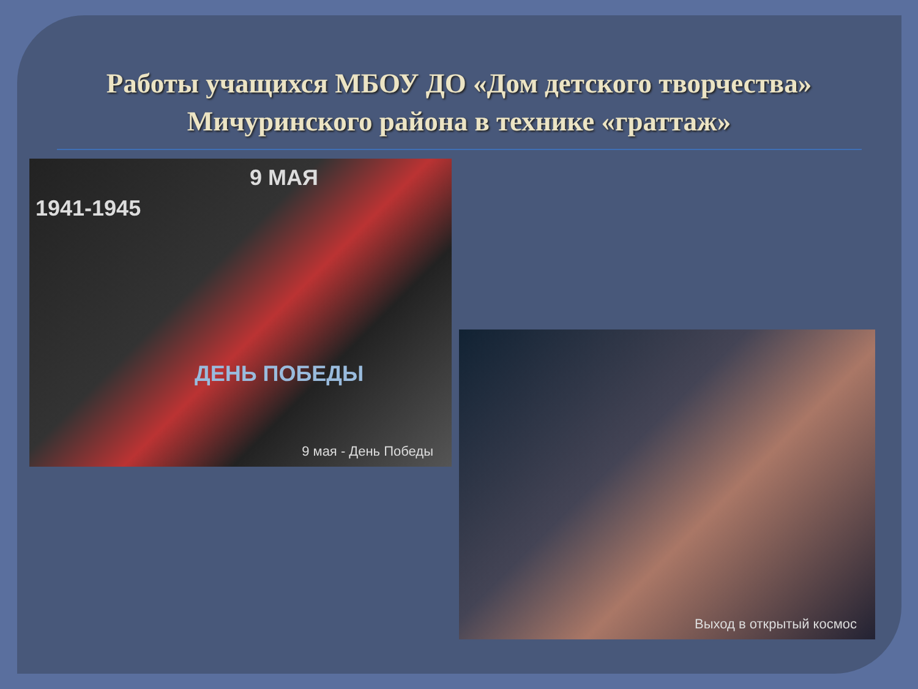Работы учащихся МБОУ ДО «Дом детского творчества» Мичуринского района в технике «граттаж»
1941-1945
9 МАЯ
ДЕНЬ ПОБЕДЫ
9 мая - День Победы
Выход в открытый космос